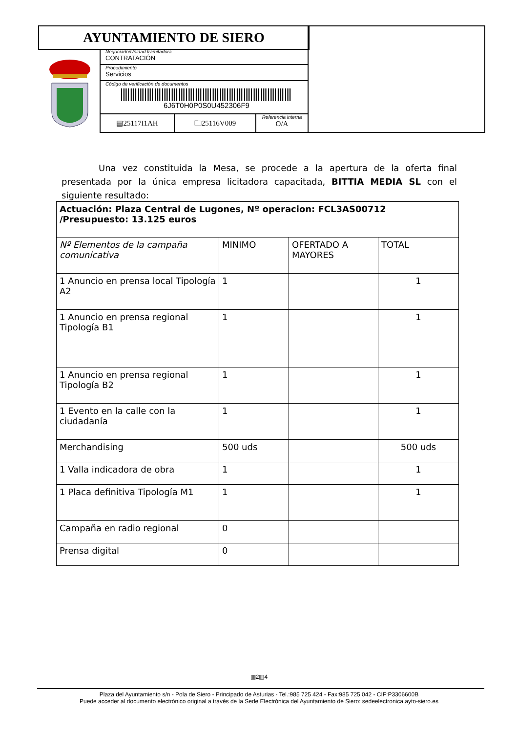AYUNTAMIENTO DE SIERO
Negociado/Unidad tramitadora
CONTRATACIÓN
Procedimiento
Servicios
Código de verificación de documentos
6J6T0H0P0S0U452306F9
▤25117I1AH 🗀25116V009
Referencia interna
O/A
Una vez constituida la Mesa, se procede a la apertura de la oferta final presentada por la única empresa licitadora capacitada, BITTIA MEDIA SL con el siguiente resultado:
| Actuación: Plaza Central de Lugones, Nº operacion: FCL3AS00712 /Presupuesto: 13.125 euros | | | |
| --- | --- | --- | --- |
| Nº Elementos de la campaña comunicativa | MINIMO | OFERTADO A MAYORES | TOTAL |
| 1 Anuncio en prensa local Tipología A2 | 1 | | 1 |
| 1 Anuncio en prensa regional Tipología B1 | 1 | | 1 |
| 1 Anuncio en prensa regional Tipología B2 | 1 | | 1 |
| 1 Evento en la calle con la ciudadanía | 1 | | 1 |
| Merchandising | 500 uds | | 500 uds |
| 1 Valla indicadora de obra | 1 | | 1 |
| 1 Placa definitiva Tipología M1 | 1 | | 1 |
| Campaña en radio regional | 0 | | |
| Prensa digital | 0 | | |
▥2▥4
Plaza del Ayuntamiento s/n - Pola de Siero - Principado de Asturias - Tel.:985 725 424 - Fax:985 725 042 - CIF:P3306600B
Puede acceder al documento electrónico original a través de la Sede Electrónica del Ayuntamiento de Siero: sedeelectronica.ayto-siero.es